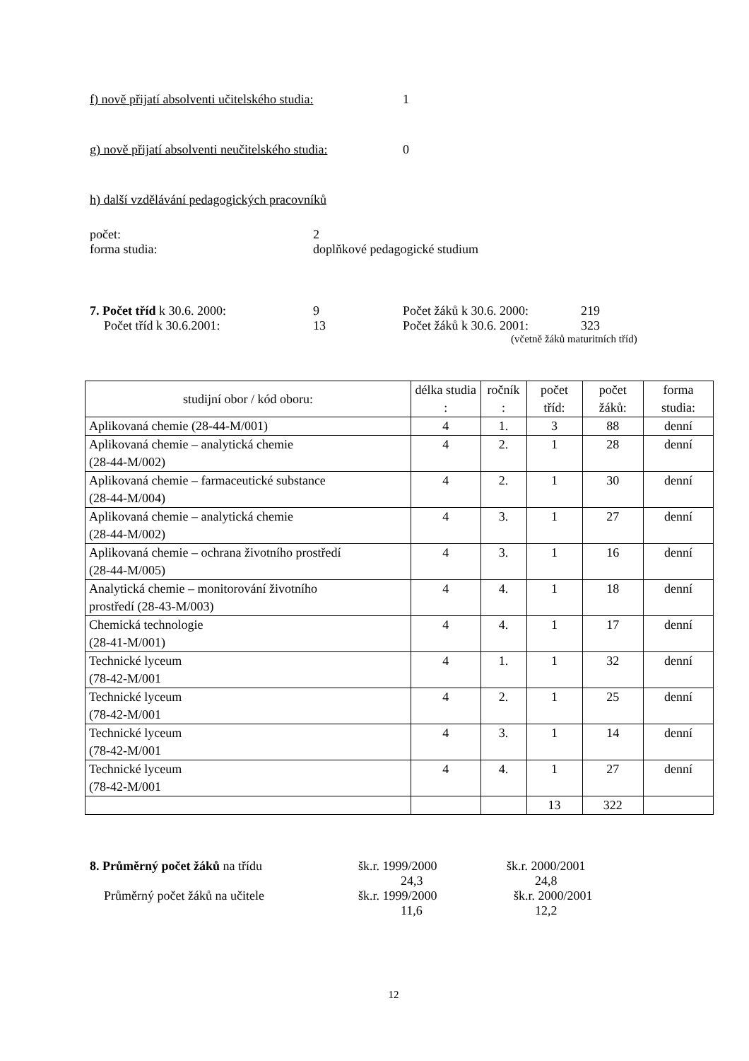f) nově přijatí absolventi učitelského studia: 1
g) nově přijatí absolventi neučitelského studia: 0
h) další vzdělávání pedagogických pracovníků
počet: 2
forma studia: doplňkové pedagogické studium
7. Počet tříd k 30.6. 2000: 9 Počet žáků k 30.6. 2000: 219
Počet tříd k 30.6.2001: 13 Počet žáků k 30.6. 2001: 323
(včetně žáků maturitních tříd)
| studijní obor / kód oboru: | délka studia : | ročník : | počet tříd: | počet žáků: | forma studia: |
| --- | --- | --- | --- | --- | --- |
| Aplikovaná chemie (28-44-M/001) | 4 | 1. | 3 | 88 | denní |
| Aplikovaná chemie – analytická chemie (28-44-M/002) | 4 | 2. | 1 | 28 | denní |
| Aplikovaná chemie – farmaceutické substance (28-44-M/004) | 4 | 2. | 1 | 30 | denní |
| Aplikovaná chemie – analytická chemie (28-44-M/002) | 4 | 3. | 1 | 27 | denní |
| Aplikovaná chemie – ochrana životního prostředí (28-44-M/005) | 4 | 3. | 1 | 16 | denní |
| Analytická chemie – monitorování životního prostředí (28-43-M/003) | 4 | 4. | 1 | 18 | denní |
| Chemická technologie (28-41-M/001) | 4 | 4. | 1 | 17 | denní |
| Technické lyceum (78-42-M/001 | 4 | 1. | 1 | 32 | denní |
| Technické lyceum (78-42-M/001 | 4 | 2. | 1 | 25 | denní |
| Technické lyceum (78-42-M/001 | 4 | 3. | 1 | 14 | denní |
| Technické lyceum (78-42-M/001 | 4 | 4. | 1 | 27 | denní |
| | | | 13 | 322 | |
8. Průměrný počet žáků na třídu šk.r. 1999/2000 šk.r. 2000/2001
24,3 24,8
Průměrný počet žáků na učitele šk.r. 1999/2000 šk.r. 2000/2001
11,6 12,2
12